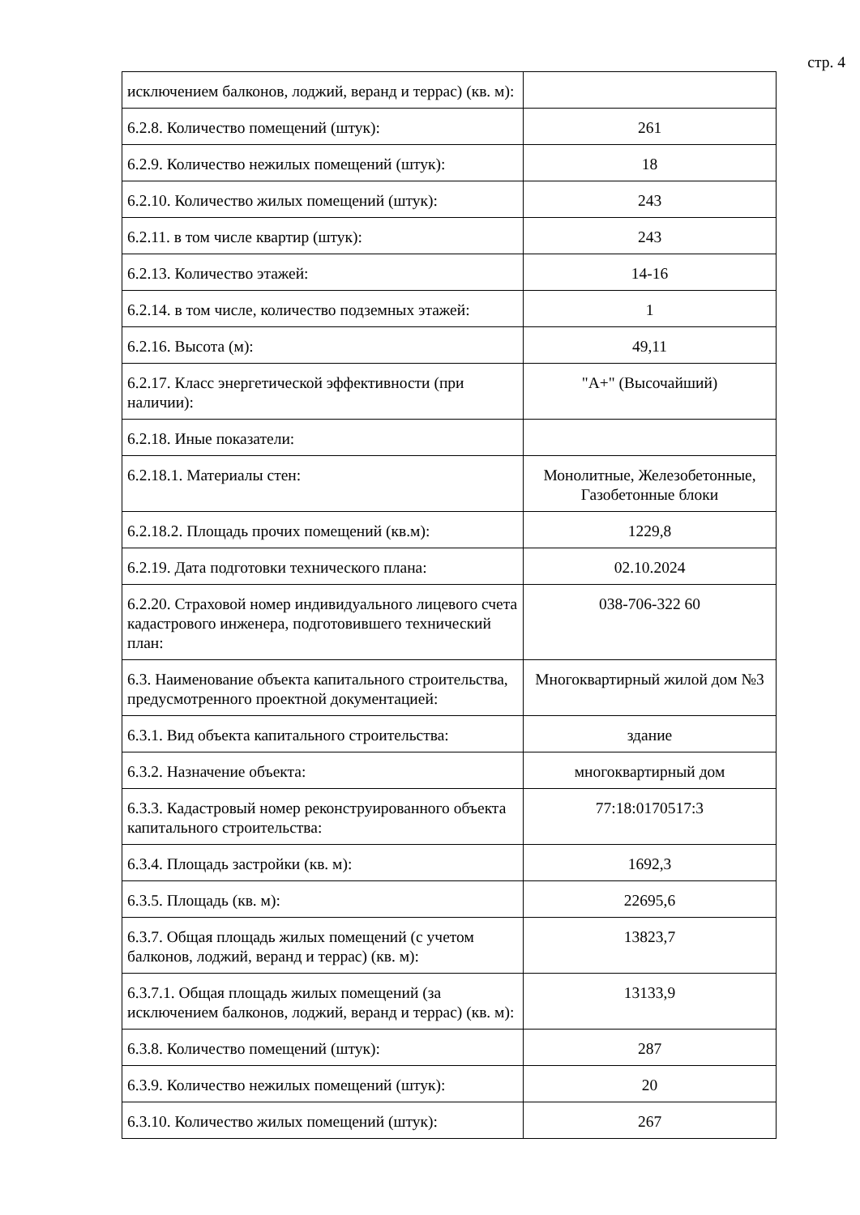стр. 4
| исключением балконов, лоджий, веранд и террас) (кв. м): | |
| 6.2.8. Количество помещений (штук): | 261 |
| 6.2.9. Количество нежилых помещений (штук): | 18 |
| 6.2.10. Количество жилых помещений (штук): | 243 |
| 6.2.11. в том числе квартир (штук): | 243 |
| 6.2.13. Количество этажей: | 14-16 |
| 6.2.14. в том числе, количество подземных этажей: | 1 |
| 6.2.16. Высота (м): | 49,11 |
| 6.2.17. Класс энергетической эффективности (при наличии): | "А+" (Высочайший) |
| 6.2.18. Иные показатели: | |
| 6.2.18.1. Материалы стен: | Монолитные, Железобетонные, Газобетонные блоки |
| 6.2.18.2. Площадь прочих помещений (кв.м): | 1229,8 |
| 6.2.19. Дата подготовки технического плана: | 02.10.2024 |
| 6.2.20. Страховой номер индивидуального лицевого счета кадастрового инженера, подготовившего технический план: | 038-706-322 60 |
| 6.3. Наименование объекта капитального строительства, предусмотренного проектной документацией: | Многоквартирный жилой дом №3 |
| 6.3.1. Вид объекта капитального строительства: | здание |
| 6.3.2. Назначение объекта: | многоквартирный дом |
| 6.3.3. Кадастровый номер реконструированного объекта капитального строительства: | 77:18:0170517:3 |
| 6.3.4. Площадь застройки (кв. м): | 1692,3 |
| 6.3.5. Площадь (кв. м): | 22695,6 |
| 6.3.7. Общая площадь жилых помещений (с учетом балконов, лоджий, веранд и террас) (кв. м): | 13823,7 |
| 6.3.7.1. Общая площадь жилых помещений (за исключением балконов, лоджий, веранд и террас) (кв. м): | 13133,9 |
| 6.3.8. Количество помещений (штук): | 287 |
| 6.3.9. Количество нежилых помещений (штук): | 20 |
| 6.3.10. Количество жилых помещений (штук): | 267 |